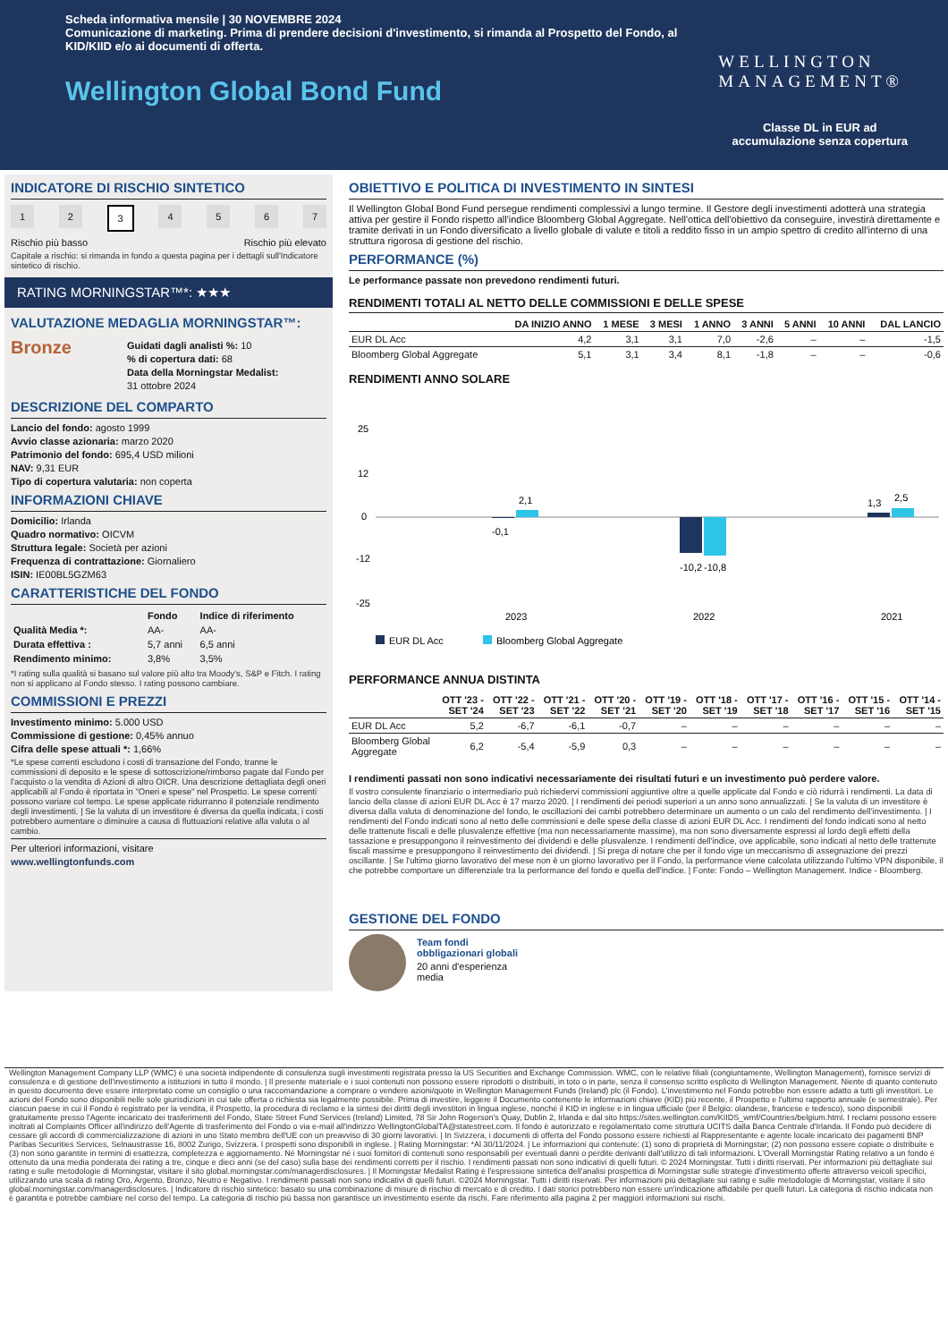Scheda informativa mensile | 30 NOVEMBRE 2024
Comunicazione di marketing. Prima di prendere decisioni d'investimento, si rimanda al Prospetto del Fondo, al KID/KIID e/o ai documenti di offerta.
Wellington Global Bond Fund
WELLINGTON
MANAGEMENT®
Classe DL in EUR ad
accumulazione senza copertura
INDICATORE DI RISCHIO SINTETICO
1 2 3 4567
Rischio più basso Rischio più elevato
Capitale a rischio: si rimanda in fondo a questa pagina per i dettagli sull'Indicatore sintetico di rischio.
RATING MORNINGSTAR™*: ★★★
VALUTAZIONE MEDAGLIA MORNINGSTAR™:
Bronze
Guidati dagli analisti %: 10
% di copertura dati: 68
Data della Morningstar Medalist:
31 ottobre 2024
DESCRIZIONE DEL COMPARTO
Lancio del fondo: agosto 1999
Avvio classe azionaria: marzo 2020
Patrimonio del fondo: 695,4 USD milioni
NAV: 9,31 EUR
Tipo di copertura valutaria: non coperta
INFORMAZIONI CHIAVE
Domicilio: Irlanda
Quadro normativo: OICVM
Struttura legale: Società per azioni
Frequenza di contrattazione: Giornaliero
ISIN: IE00BL5GZM63
CARATTERISTICHE DEL FONDO
| | Fondo | Indice di riferimento |
| --- | --- | --- |
| Qualità Media *: | AA- | AA- |
| Durata effettiva : | 5,7 anni | 6,5 anni |
| Rendimento minimo: | 3,8% | 3,5% |
*I rating sulla qualità si basano sul valore più alto tra Moody's, S&P e Fitch. I rating non si applicano al Fondo stesso. I rating possono cambiare.
COMMISSIONI E PREZZI
Investimento minimo: 5.000 USD
Commissione di gestione: 0,45% annuo
Cifra delle spese attuali *: 1,66%
*Le spese correnti escludono i costi di transazione del Fondo, tranne le commissioni di deposito e le spese di sottoscrizione/rimborso pagate dal Fondo per l'acquisto o la vendita di Azioni di altro OICR. Una descrizione dettagliata degli oneri applicabili al Fondo è riportata in "Oneri e spese" nel Prospetto. Le spese correnti possono variare col tempo. Le spese applicate ridurranno il potenziale rendimento degli investimenti. | Se la valuta di un investitore è diversa da quella indicata, i costi potrebbero aumentare o diminuire a causa di fluttuazioni relative alla valuta o al cambio.
Per ulteriori informazioni, visitare
www.wellingtonfunds.com
OBIETTIVO E POLITICA DI INVESTIMENTO IN SINTESI
Il Wellington Global Bond Fund persegue rendimenti complessivi a lungo termine. Il Gestore degli investimenti adotterà una strategia attiva per gestire il Fondo rispetto all'indice Bloomberg Global Aggregate. Nell'ottica dell'obiettivo da conseguire, investirà direttamente e tramite derivati in un Fondo diversificato a livello globale di valute e titoli a reddito fisso in un ampio spettro di credito all'interno di una struttura rigorosa di gestione del rischio.
PERFORMANCE (%)
Le performance passate non prevedono rendimenti futuri.
RENDIMENTI TOTALI AL NETTO DELLE COMMISSIONI E DELLE SPESE
| | DA INIZIO ANNO | 1 MESE | 3 MESI | 1 ANNO | 3 ANNI | 5 ANNI | 10 ANNI | DAL LANCIO |
| --- | --- | --- | --- | --- | --- | --- | --- | --- |
| EUR DL Acc | 4,2 | 3,1 | 3,1 | 7,0 | -2,6 | – | – | -1,5 |
| Bloomberg Global Aggregate | 5,1 | 3,1 | 3,4 | 8,1 | -1,8 | – | – | -0,6 |
RENDIMENTI ANNO SOLARE
25
12
0
-12
-25
-0,1
2,1
-10,2
-10,8
1,3
2,5
2023
2022
2021
EUR DL Acc
Bloomberg Global Aggregate
PERFORMANCE ANNUA DISTINTA
| | OTT '23 - SET '24 | OTT '22 - SET '23 | OTT '21 - SET '22 | OTT '20 - SET '21 | OTT '19 - SET '20 | OTT '18 - SET '19 | OTT '17 - SET '18 | OTT '16 - SET '17 | OTT '15 - SET '16 | OTT '14 - SET '15 |
| --- | --- | --- | --- | --- | --- | --- | --- | --- | --- | --- |
| EUR DL Acc | 5,2 | -6,7 | -6,1 | -0,7 | – | – | – | – | – | – |
| Bloomberg Global Aggregate | 6,2 | -5,4 | -5,9 | 0,3 | – | – | – | – | – | – |
I rendimenti passati non sono indicativi necessariamente dei risultati futuri e un investimento può perdere valore.
Il vostro consulente finanziario o intermediario può richiedervi commissioni aggiuntive oltre a quelle applicate dal Fondo e ciò ridurrà i rendimenti. La data di lancio della classe di azioni EUR DL Acc è 17 marzo 2020. | I rendimenti dei periodi superiori a un anno sono annualizzati. | Se la valuta di un investitore è diversa dalla valuta di denominazione del fondo, le oscillazioni dei cambi potrebbero determinare un aumento o un calo del rendimento dell'investimento. | I rendimenti del Fondo indicati sono al netto delle commissioni e delle spese della classe di azioni EUR DL Acc. I rendimenti del fondo indicati sono al netto delle trattenute fiscali e delle plusvalenze effettive (ma non necessariamente massime), ma non sono diversamente espressi al lordo degli effetti della tassazione e presuppongono il reinvestimento dei dividendi e delle plusvalenze. I rendimenti dell'indice, ove applicabile, sono indicati al netto delle trattenute fiscali massime e presuppongono il reinvestimento dei dividendi. | Si prega di notare che per il fondo vige un meccanismo di assegnazione dei prezzi oscillante. | Se l'ultimo giorno lavorativo del mese non è un giorno lavorativo per il Fondo, la performance viene calcolata utilizzando l'ultimo VPN disponibile, il che potrebbe comportare un differenziale tra la performance del fondo e quella dell'indice. | Fonte: Fondo – Wellington Management. Indice - Bloomberg.
GESTIONE DEL FONDO
Team fondi
obbligazionari globali
20 anni d'esperienza
media
Wellington Management Company LLP (WMC) è una società indipendente di consulenza sugli investimenti registrata presso la US Securities and Exchange Commission. WMC, con le relative filiali (congiuntamente, Wellington Management), fornisce servizi di consulenza e di gestione dell'investimento a istituzioni in tutto il mondo. | Il presente materiale e i suoi contenuti non possono essere riprodotti o distribuiti, in toto o in parte, senza il consenso scritto esplicito di Wellington Management. Niente di quanto contenuto in questo documento deve essere interpretato come un consiglio o una raccomandazione a comprare o vendere azioni/quote in Wellington Management Funds (Ireland) plc (il Fondo). L'investimento nel Fondo potrebbe non essere adatto a tutti gli investitori. Le azioni del Fondo sono disponibili nelle sole giurisdizioni in cui tale offerta o richiesta sia legalmente possibile. Prima di investire, leggere il Documento contenente le informazioni chiave (KID) più recente, il Prospetto e l'ultimo rapporto annuale (e semestrale). Per ciascun paese in cui il Fondo è registrato per la vendita, il Prospetto, la procedura di reclamo e la sintesi dei diritti degli investitori in lingua inglese, nonché il KID in inglese e in lingua ufficiale (per il Belgio: olandese, francese e tedesco), sono disponibili gratuitamente presso l'Agente incaricato dei trasferimenti del Fondo, State Street Fund Services (Ireland) Limited, 78 Sir John Rogerson's Quay, Dublin 2, Irlanda e dal sito https://sites.wellington.com/KIIDS_wmf/Countries/belgium.html. I reclami possono essere inoltrati al Complaints Officer all'indirizzo dell'Agente di trasferimento del Fondo o via e-mail all'indirizzo WellingtonGlobalTA@statestreet.com. Il fondo è autorizzato e regolamentato come struttura UCITS dalla Banca Centrale d'Irlanda. Il Fondo può decidere di cessare gli accordi di commercializzazione di azioni in uno Stato membro dell'UE con un preavviso di 30 giorni lavorativi. | In Svizzera, i documenti di offerta del Fondo possono essere richiesti al Rappresentante e agente locale incaricato dei pagamenti BNP Paribas Securities Services, Selnaustrasse 16, 8002 Zurigo, Svizzera. I prospetti sono disponibili in inglese. | Rating Morningstar: *Al 30/11/2024. | Le informazioni qui contenute: (1) sono di proprietà di Morningstar; (2) non possono essere copiate o distribuite e (3) non sono garantite in termini di esattezza, completezza e aggiornamento. Né Morningstar né i suoi fornitori di contenuti sono responsabili per eventuali danni o perdite derivanti dall'utilizzo di tali informazioni. L'Overall Morningstar Rating relativo a un fondo è ottenuto da una media ponderata dei rating a tre, cinque e dieci anni (se del caso) sulla base dei rendimenti corretti per il rischio. I rendimenti passati non sono indicativi di quelli futuri. © 2024 Morningstar. Tutti i diritti riservati. Per informazioni più dettagliate sui rating e sulle metodologie di Morningstar, visitare il sito global.morningstar.com/managerdisclosures. | Il Morningstar Medalist Rating è l'espressione sintetica dell'analisi prospettica di Morningstar sulle strategie d'investimento offerte attraverso veicoli specifici, utilizzando una scala di rating Oro, Argento, Bronzo, Neutro e Negativo. I rendimenti passati non sono indicativi di quelli futuri. ©2024 Morningstar. Tutti i diritti riservati. Per informazioni più dettagliate sui rating e sulle metodologie di Morningstar, visitare il sito global.morningstar.com/managerdisclosures. | Indicatore di rischio sintetico: basato su una combinazione di misure di rischio di mercato e di credito. I dati storici potrebbero non essere un'indicazione affidabile per quelli futuri. La categoria di rischio indicata non è garantita e potrebbe cambiare nel corso del tempo. La categoria di rischio più bassa non garantisce un investimento esente da rischi. Fare riferimento alla pagina 2 per maggiori informazioni sui rischi.